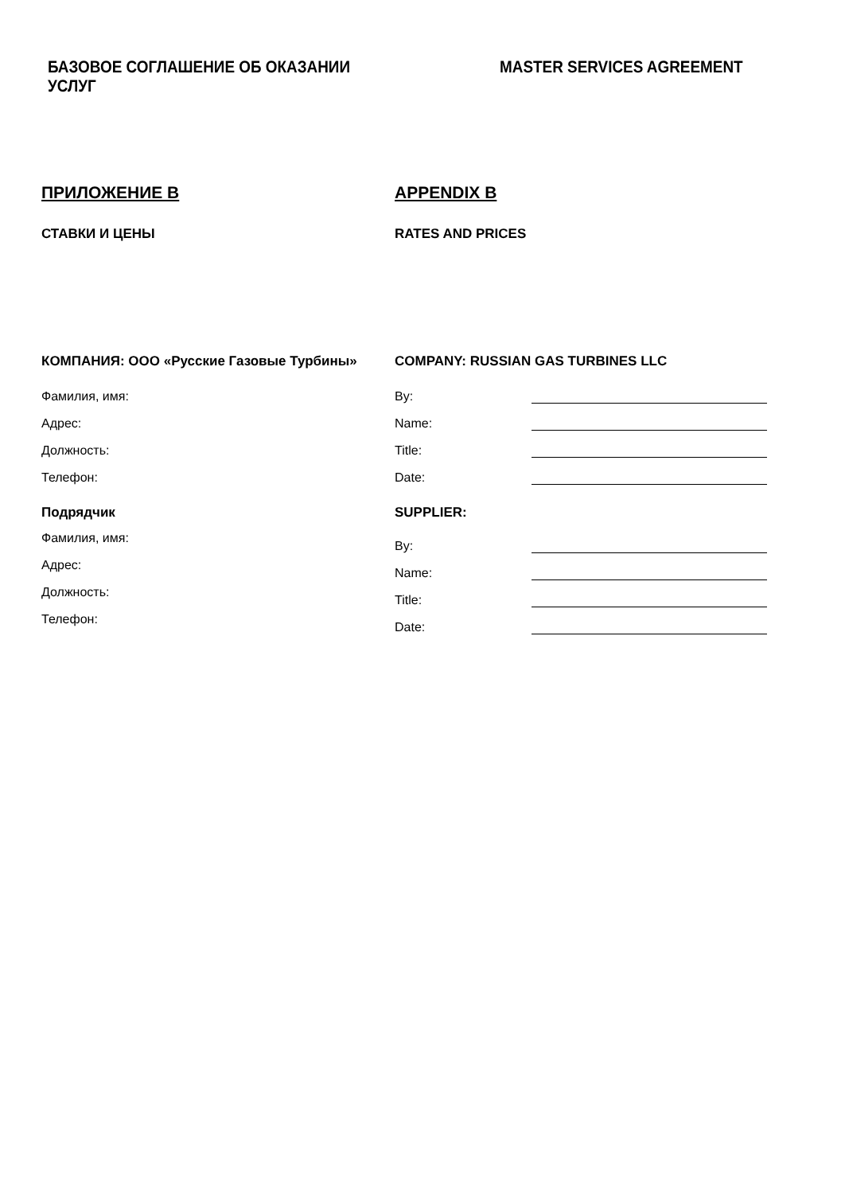БАЗОВОЕ СОГЛАШЕНИЕ ОБ ОКАЗАНИИ УСЛУГ MASTER SERVICES AGREEMENT
ПРИЛОЖЕНИЕ B APPENDIX B
СТАВКИ И ЦЕНЫ RATES AND PRICES
КОМПАНИЯ: ООО «Русские Газовые Турбины» COMPANY: RUSSIAN GAS TURBINES LLC
Фамилия, имя:
Адрес:
Должность:
Телефон:
By:
Name:
Title:
Date:
Подрядчик
Фамилия, имя:
Адрес:
Должность:
Телефон:
SUPPLIER:
By:
Name:
Title:
Date: